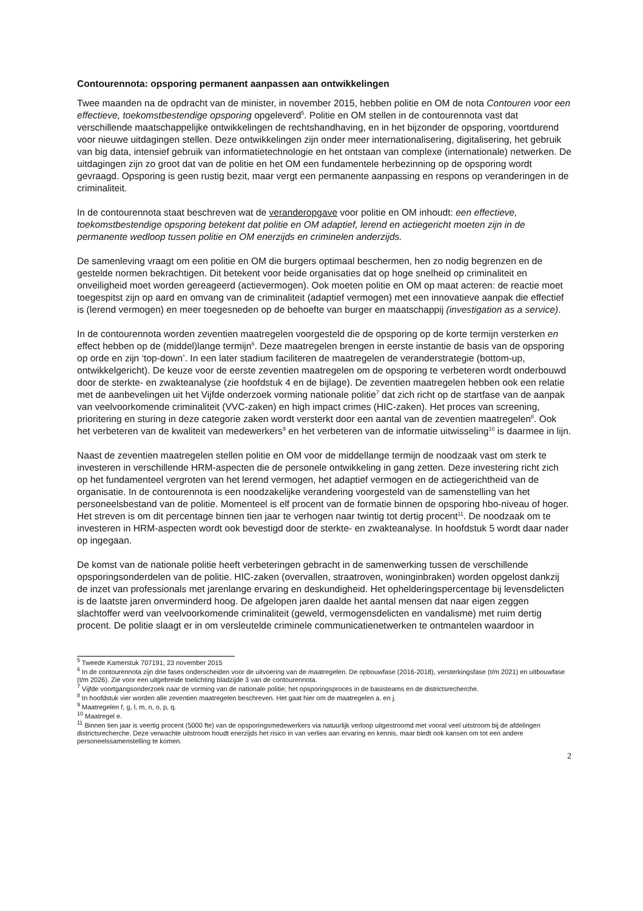Contourennota: opsporing permanent aanpassen aan ontwikkelingen
Twee maanden na de opdracht van de minister, in november 2015, hebben politie en OM de nota Contouren voor een effectieve, toekomstbestendige opsporing opgeleverd<sup>5</sup>. Politie en OM stellen in de contourennota vast dat verschillende maatschappelijke ontwikkelingen de rechtshandhaving, en in het bijzonder de opsporing, voortdurend voor nieuwe uitdagingen stellen. Deze ontwikkelingen zijn onder meer internationalisering, digitalisering, het gebruik van big data, intensief gebruik van informatietechnologie en het ontstaan van complexe (internationale) netwerken. De uitdagingen zijn zo groot dat van de politie en het OM een fundamentele herbezinning op de opsporing wordt gevraagd. Opsporing is geen rustig bezit, maar vergt een permanente aanpassing en respons op veranderingen in de criminaliteit.
In de contourennota staat beschreven wat de veranderopgave voor politie en OM inhoudt: een effectieve, toekomstbestendige opsporing betekent dat politie en OM adaptief, lerend en actiegericht moeten zijn in de permanente wedloop tussen politie en OM enerzijds en criminelen anderzijds.
De samenleving vraagt om een politie en OM die burgers optimaal beschermen, hen zo nodig begrenzen en de gestelde normen bekrachtigen. Dit betekent voor beide organisaties dat op hoge snelheid op criminaliteit en onveiligheid moet worden gereageerd (actievermogen). Ook moeten politie en OM op maat acteren: de reactie moet toegespitst zijn op aard en omvang van de criminaliteit (adaptief vermogen) met een innovatieve aanpak die effectief is (lerend vermogen) en meer toegesneden op de behoefte van burger en maatschappij (investigation as a service).
In de contourennota worden zeventien maatregelen voorgesteld die de opsporing op de korte termijn versterken en effect hebben op de (middel)lange termijn<sup>6</sup>. Deze maatregelen brengen in eerste instantie de basis van de opsporing op orde en zijn ‘top-down’. In een later stadium faciliteren de maatregelen de veranderstrategie (bottom-up, ontwikkelgericht). De keuze voor de eerste zeventien maatregelen om de opsporing te verbeteren wordt onderbouwd door de sterkte- en zwakteanalyse (zie hoofdstuk 4 en de bijlage). De zeventien maatregelen hebben ook een relatie met de aanbevelingen uit het Vijfde onderzoek vorming nationale politie<sup>7</sup> dat zich richt op de startfase van de aanpak van veelvoorkomende criminaliteit (VVC-zaken) en high impact crimes (HIC-zaken). Het proces van screening, prioritering en sturing in deze categorie zaken wordt versterkt door een aantal van de zeventien maatregelen<sup>8</sup>. Ook het verbeteren van de kwaliteit van medewerkers<sup>9</sup> en het verbeteren van de informatie uitwisseling<sup>10</sup> is daarmee in lijn.
Naast de zeventien maatregelen stellen politie en OM voor de middellange termijn de noodzaak vast om sterk te investeren in verschillende HRM-aspecten die de personele ontwikkeling in gang zetten. Deze investering richt zich op het fundamenteel vergroten van het lerend vermogen, het adaptief vermogen en de actiegerichtheid van de organisatie. In de contourennota is een noodzakelijke verandering voorgesteld van de samenstelling van het personeelsbestand van de politie. Momenteel is elf procent van de formatie binnen de opsporing hbo-niveau of hoger. Het streven is om dit percentage binnen tien jaar te verhogen naar twintig tot dertig procent<sup>11</sup>. De noodzaak om te investeren in HRM-aspecten wordt ook bevestigd door de sterkte- en zwakteanalyse. In hoofdstuk 5 wordt daar nader op ingegaan.
De komst van de nationale politie heeft verbeteringen gebracht in de samenwerking tussen de verschillende opsporingsonderdelen van de politie. HIC-zaken (overvallen, straatroven, woninginbraken) worden opgelost dankzij de inzet van professionals met jarenlange ervaring en deskundigheid. Het ophelderingspercentage bij levensdelicten is de laatste jaren onverminderd hoog. De afgelopen jaren daalde het aantal mensen dat naar eigen zeggen slachtoffer werd van veelvoorkomende criminaliteit (geweld, vermogensdelicten en vandalisme) met ruim dertig procent. De politie slaagt er in om versleutelde criminele communicatienetwerken te ontmantelen waardoor in
<sup>5</sup> Tweede Kamerstuk 707191, 23 november 2015
<sup>6</sup> In de contourennota zijn drie fases onderscheiden voor de uitvoering van de maatregelen. De opbouwfase (2016-2018), versterkingsfase (t/m 2021) en uitbouwfase (t/m 2026). Zie voor een uitgebreide toelichting bladzijde 3 van de contourennota.
<sup>7</sup> Vijfde voortgangsonderzoek naar de vorming van de nationale politie; het opsporingsproces in de basisteams en de districtsrecherche.
<sup>8</sup> In hoofdstuk vier worden alle zeventien maatregelen beschreven. Het gaat hier om de maatregelen a. en j.
<sup>9</sup> Maatregelen f, g, l, m, n, o, p, q.
<sup>10</sup> Maatregel e.
<sup>11</sup> Binnen tien jaar is veertig procent (5000 fte) van de opsporingsmedewerkers via natuurlijk verloop uitgestroomd met vooral veel uitstroom bij de afdelingen districtsrecherche. Deze verwachte uitstroom houdt enerzijds het risico in van verlies aan ervaring en kennis, maar biedt ook kansen om tot een andere personeelssamenstelling te komen.
2